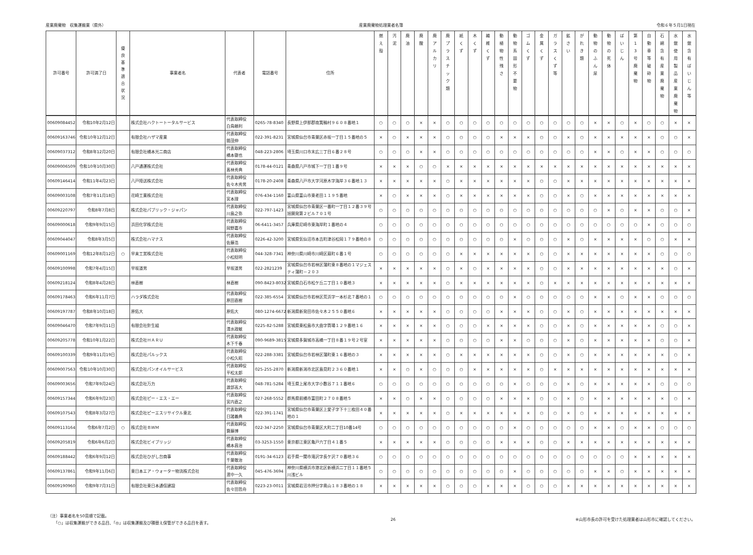産業廃棄物　収集運搬業（県外） 産業廃棄物処理業者名簿 令和６年５月1日現在
| 許可番号 | 許可満了日 | 優 良 基 準 適 合 状 況 | 事業者名 | 代表者 | 電話番号 | 住所 | 燃 え 殻 | 汚 泥 | 廃 油 | 廃 酸 | 廃 ア ル カ リ | 廃 プ ラ ス チ ッ ク 類 | 紙 く ず | 木 く ず | 繊 維 く ず | 動 植 物 性 残 さ | 動 物 系 固 形 不 要 物 | ゴ ム く ず | 金 属 く ず | ガ ラ ス く ず 等 | 鉱 さ い | が れ き 類 | 動 物 の ふ ん 尿 | 動 物 の 死 体 | ば い じ ん | 第 1 3 号 廃 棄 物 | 自 動 車 等 破 砕 物 | 石 綿 含 有 産 業 廃 棄 物 | 水 銀 使 用 製 品 産 業 廃 棄 物 | 水 銀 含 有 ば い じ ん 等 |
| --- | --- | --- | --- | --- | --- | --- | --- | --- | --- | --- | --- | --- | --- | --- | --- | --- | --- | --- | --- | --- | --- | --- | --- | --- | --- | --- | --- | --- | --- | --- |
| 00609084452 | 令和10年2月12日 | | 株式会社ハクトートータルサービス | 代表取締役 白鳥頼利 | 0265-78-8340 | 長野県上伊那郡南箕輪村９６０８番地１ | ○ | ○ | ○ | × | × | ○ | ○ | ○ | ○ | ○ | ○ | ○ | ○ | ○ | ○ | ○ | × | × | ○ | × | ○ | ○ | × | × |
| 00609163746 | 令和10年12月12日 | | 有限会社ハザマ産業 | 代表取締役 間茂伸 | 022-391-8231 | 宮城県仙台市青葉区赤坂一丁目１５番地の５ | × | ○ | × | × | × | ○ | ○ | ○ | ○ | × | × | × | ○ | ○ | × | ○ | × | × | × | × | × | ○ | ○ | × |
| 00609037312 | 令和8年12月20日 | | 有限会社橋本光二商店 | 代表取締役 橋本徹也 | 048-223-2806 | 埼玉県川口市末広三丁目６番２８号 | ○ | ○ | ○ | × | × | ○ | ○ | ○ | ○ | ○ | ○ | ○ | ○ | ○ | ○ | ○ | × | × | ○ | × | × | ○ | ○ | ○ |
| 00609006509 | 令和10年10月30日 | | 八戸通運株式会社 | 代表取締役 髙林秀典 | 0178-44-0121 | 青森県八戸市城下一丁目１番９号 | × | × | × | ○ | ○ | × | × | × | × | × | × | × | × | × | × | × | × | × | × | × | × | × | × | × |
| 00609146414 | 令和11年4月23日 | | 八戸陸送株式会社 | 代表取締役 佐々木秀男 | 0178-20-2408 | 青森県八戸市大字河原木字海岸３６番地１３ | × | × | × | × | × | ○ | × | × | × | × | × | × | ○ | ○ | × | × | × | × | × | × | × | × | × | × |
| 00609003108 | 令和7年11月18日 | | 花崎工業株式会社 | 代表取締役 宮本理 | 076-434-1160 | 富山県富山市東老田１１９５番地 | × | ○ | × | × | × | ○ | × | × | × | × | × | × | ○ | ○ | × | ○ | × | × | × | × | × | × | × | × |
| 00609220797 | 令和8年7月8日 | | 株式会社パブリック・ジャパン | 代表取締役 川島之弥 | 022-797-1423 | 宮城県仙台市青葉区一番町一丁目１２番３９号旭開発第２ビル７０１号 | ○ | ○ | ○ | ○ | ○ | ○ | ○ | ○ | ○ | ○ | ○ | ○ | ○ | ○ | ○ | ○ | ○ | × | ○ | × | × | ○ | ○ | × |
| 00609000618 | 令和9年9月15日 | | 浜田化学株式会社 | 代表取締役 岡野嘉市 | 06-6411-3457 | 兵庫県尼崎市東海岸町１番地の４ | ○ | ○ | ○ | ○ | ○ | ○ | ○ | ○ | ○ | ○ | ○ | ○ | ○ | ○ | ○ | ○ | ○ | ○ | ○ | ○ | × | ○ | ○ | ○ |
| 00609044047 | 令和8年3月5日 | | 株式会社ハマナス | 代表取締役 佐藤浩 | 0226-42-3200 | 宮城県気仙沼市本吉町津谷松岡１７９番地の８ | ○ | ○ | ○ | ○ | ○ | ○ | ○ | ○ | ○ | ○ | × | ○ | ○ | ○ | × | ○ | × | × | × | × | ○ | ○ | × | × |
| 00609001169 | 令和12年8月12日 | ○ | 早来工営株式会社 | 代表取締役 小松稔明 | 044-328-7341 | 神奈川県川崎市川崎区扇町６番１号 | ○ | ○ | ○ | ○ | ○ | ○ | × | × | × | × | × | × | ○ | ○ | × | × | × | × | × | × | × | ○ | ○ | ○ |
| 00609100998 | 令和7年4月15日 | | 早坂道男 | 早坂道男 | 022-2821239 | 宮城県仙台市若林区蒲町東８番地の１マジェスティ蒲町－２０３ | × | × | × | × | × | ○ | × | ○ | × | × | × | × | ○ | ○ | × | × | × | × | × | × | × | × | ○ | × |
| 00609218124 | 令和8年4月28日 | | 林直樹 | 林直樹 | 090-8423-8032 | 宮城県白石市松ケ丘二丁目１０番地３ | × | × | × | × | × | ○ | × | × | × | × | × | × | ○ | × | × | × | × | × | × | × | × | × | × | × |
| 00609178463 | 令和6年11月7日 | | ハラダ株式会社 | 代表取締役 原田直樹 | 022-385-6554 | 宮城県仙台市若林区荒浜字一本杉北７番地の１ | ○ | ○ | ○ | ○ | ○ | ○ | ○ | ○ | ○ | ○ | × | ○ | ○ | ○ | ○ | ○ | × | × | ○ | × | × | ○ | ○ | ○ |
| 00609197787 | 令和8年10月18日 | | 原佑大 | 原佑大 | 080-1274-6672 | 新潟県新発田市佐々木２５５０番地６ | × | × | × | × | × | ○ | ○ | ○ | ○ | × | × | × | ○ | ○ | × | ○ | × | × | × | × | × | × | × | × |
| 00609046470 | 令和7年9月11日 | | 有限会社針生組 | 代表取締役 清水政敏 | 0225-82-5288 | 宮城県東松島市大曲字筒場１２９番地１６ | × | × | × | × | × | ○ | ○ | ○ | × | × | × | × | ○ | ○ | × | ○ | × | × | × | × | × | ○ | ○ | × |
| 00609205778 | 令和10年1月22日 | | 株式会社ＨＡＲＵ | 代表取締役 木下千春 | 090-9689-3815 | 宮城県多賀城市高橋一丁目８番１９号２号室 | × | × | × | × | × | ○ | ○ | ○ | ○ | × | × | ○ | ○ | ○ | × | ○ | × | × | × | × | × | ○ | ○ | × |
| 00609100339 | 令和9年11月19日 | | 株式会社パルックス | 代表取締役 小松久昭 | 022-288-3381 | 宮城県仙台市若林区蒲町東１６番地の３ | × | × | × | × | × | ○ | × | × | × | × | × | × | ○ | ○ | × | ○ | × | × | × | × | × | × | ○ | × |
| 00609007563 | 令和10年10月30日 | | 株式会社パンオイルサービス | 代表取締役 平松太郎 | 025-255-2870 | 新潟県新潟市北区島見町２３６０番地１ | × | × | ○ | × | ○ | ○ | ○ | × | × | × | × | × | ○ | × | × | × | × | × | × | × | × | × | × | × |
| 00609003656 | 令和7年9月24日 | | 株式会社万力 | 代表取締役 渡部高大 | 048-781-5284 | 埼玉県上尾市大字小敷谷７１１番地６ | ○ | ○ | ○ | ○ | ○ | ○ | ○ | ○ | ○ | ○ | × | ○ | ○ | ○ | × | ○ | × | × | × | × | × | ○ | ○ | ○ |
| 00609157344 | 令和6年9月23日 | | 株式会社ピー・エス・エー | 代表取締役 宮内直之 | 027-268-5552 | 群馬県前橋市富田町２７０８番地５ | × | × | ○ | × | × | ○ | ○ | ○ | ○ | × | × | × | ○ | ○ | × | ○ | × | × | × | × | × | × | ○ | × |
| 00609107543 | 令和8年3月27日 | | 株式会社ピーエスリサイクル東北 | 代表取締役 日諸義典 | 022-391-1741 | 宮城県仙台市青葉区上愛子字下十三枚田４０番地の１ | × | × | × | × | × | ○ | × | × | × | × | × | × | ○ | ○ | × | ○ | × | × | × | × | × | × | × | × |
| 00609113164 | 令和6年7月2日 | ○ | 株式会社ＢＷＭ | 代表取締役 齋藤博 | 022-347-2250 | 宮城県仙台市青葉区大町二丁目10番14号 | ○ | ○ | ○ | ○ | ○ | ○ | ○ | ○ | ○ | ○ | × | ○ | ○ | ○ | ○ | ○ | × | × | ○ | × | × | ○ | ○ | ○ |
| 00609205819 | 令和6年6月2日 | | 株式会社ビイブリッジ | 代表取締役 橋本昌治 | 03-3253-1550 | 東京都江東区亀戸六丁目４１番５ | × | × | × | × | × | ○ | ○ | ○ | ○ | × | × | × | ○ | ○ | × | × | × | × | × | × | × | × | × | × |
| 00609188442 | 令和6年9月12日 | | 株式会社ひがし台商事 | 代表取締役 千葉敬治 | 0191-34-6123 | 岩手県一関市滝沢字長ケ沢７０番地３６ | ○ | ○ | ○ | ○ | ○ | ○ | ○ | ○ | ○ | ○ | ○ | ○ | ○ | ○ | ○ | ○ | ○ | ○ | ○ | × | × | × | × | × |
| 00609137861 | 令和9年11月6日 | | 東日本エア・ウォーター物流株式会社 | 代表取締役 濱中一久 | 045-476-3694 | 神奈川県横浜市港北区新横浜二丁目１１番地５川浅ビル | ○ | ○ | ○ | ○ | ○ | ○ | ○ | ○ | ○ | ○ | × | ○ | ○ | ○ | ○ | ○ | × | × | ○ | × | × | × | × | × |
| 00609190960 | 令和9年7月31日 | | 有限会社東日本通信建設 | 代表取締役 佐々田哲舟 | 0223-23-0011 | 宮城県岩沼市押分字奥山１８３番地の１８ | × | × | × | × | × | ○ | ○ | ○ | × | × | × | ○ | ○ | ○ | × | × | × | × | × | × | × | × | × | × |
（注）事業者名を50音順で記載。
　　「○」は収集運搬ができる品目、「◎」は収集運搬及び積替え保管ができる品目を表す。
26 ※山形市長の許可を受けた処理業者は山形市に確認してください。